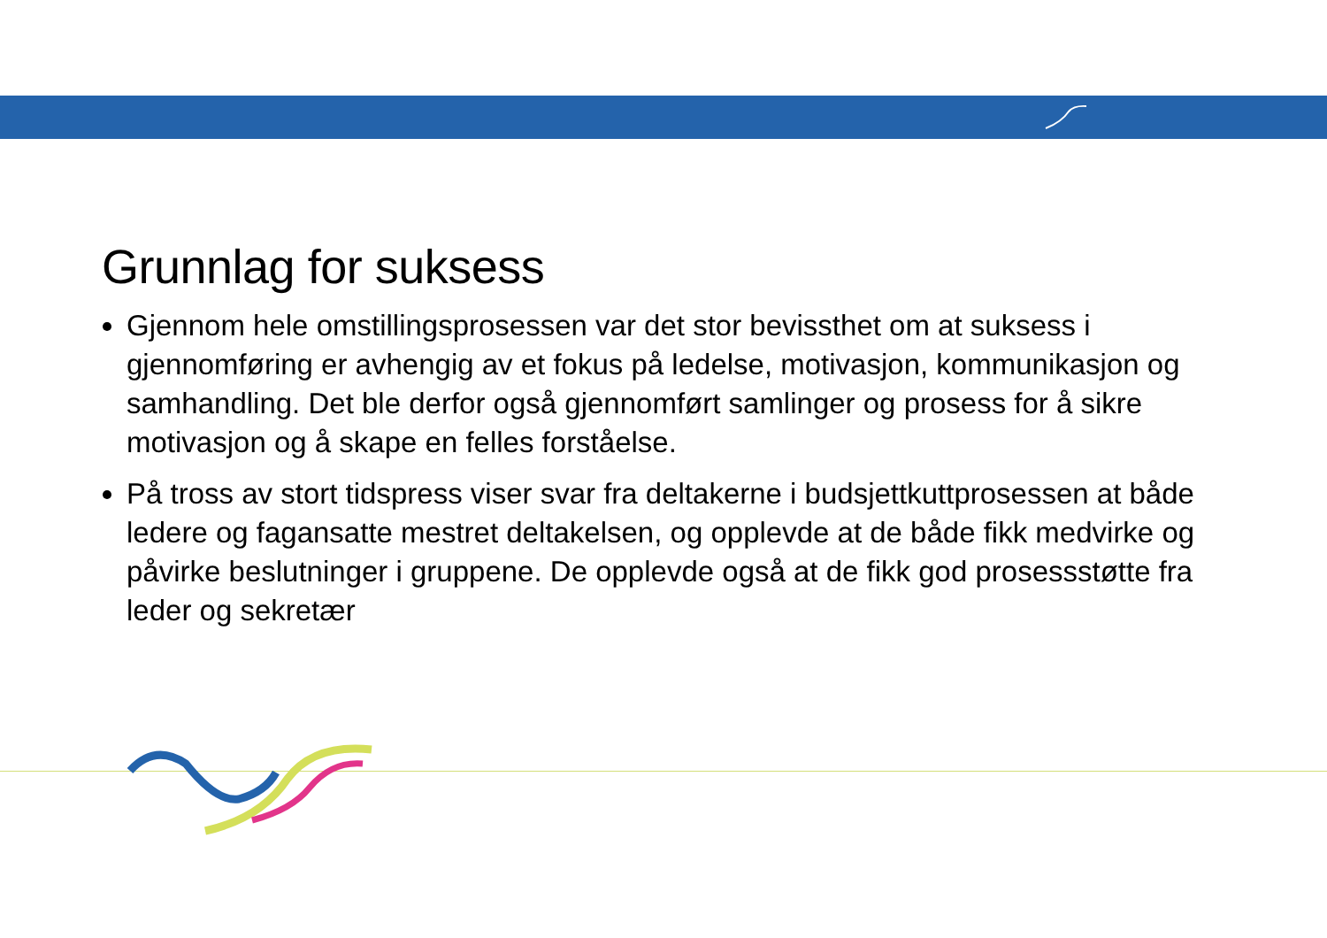Grunnlag for suksess
Gjennom hele omstillingsprosessen var det stor bevissthet om at suksess i gjennomføring er avhengig av et fokus på ledelse, motivasjon, kommunikasjon og samhandling. Det ble derfor også gjennomført samlinger og prosess for å sikre motivasjon og å skape en felles forståelse.
På tross av stort tidspress viser svar fra deltakerne i budsjettkuttprosessen at både ledere og fagansatte mestret deltakelsen, og opplevde at de både fikk medvirke og påvirke beslutninger i gruppene. De opplevde også at de fikk god prosessstøtte fra leder og sekretær